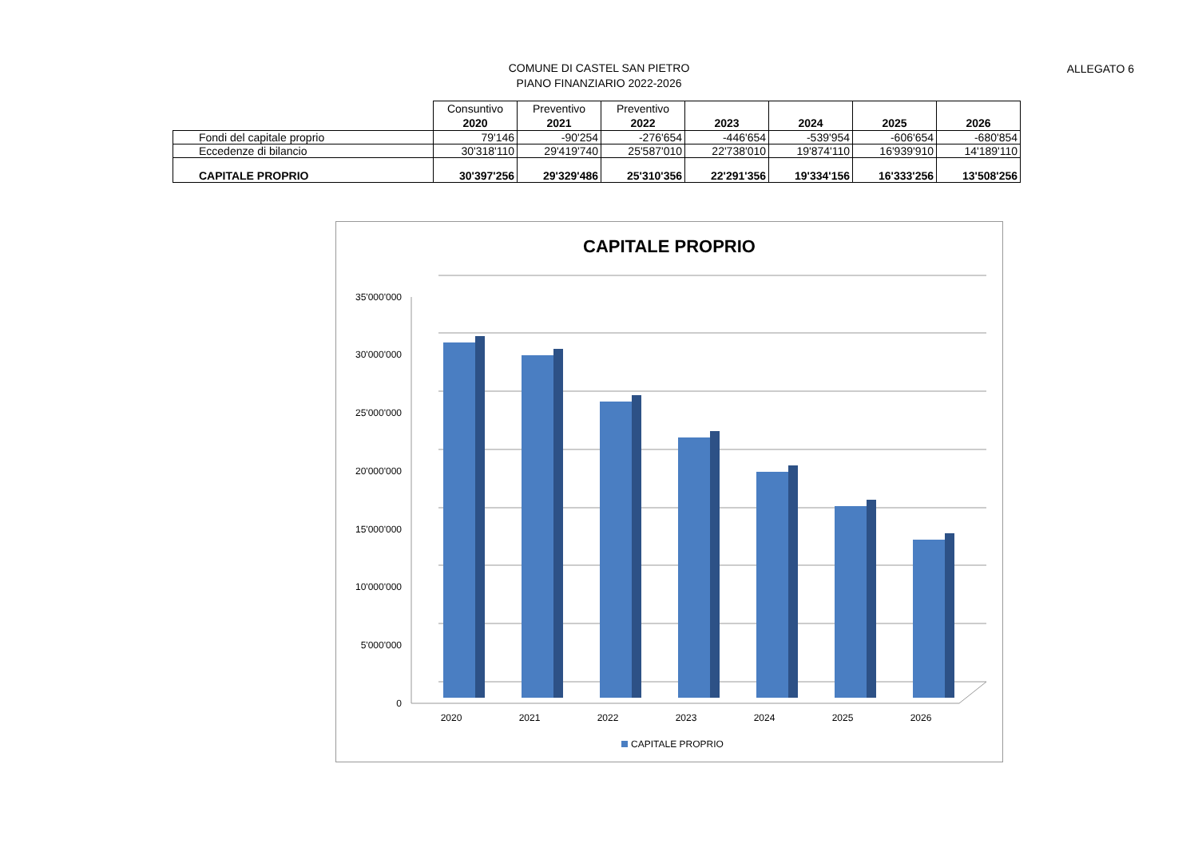COMUNE DI CASTEL SAN PIETRO
PIANO FINANZIARIO 2022-2026
ALLEGATO 6
| | Consuntivo 2020 | Preventivo 2021 | Preventivo 2022 | 2023 | 2024 | 2025 | 2026 |
| --- | --- | --- | --- | --- | --- | --- | --- |
| Fondi del capitale proprio | 79'146 | -90'254 | -276'654 | -446'654 | -539'954 | -606'654 | -680'854 |
| Eccedenze di bilancio | 30'318'110 | 29'419'740 | 25'587'010 | 22'738'010 | 19'874'110 | 16'939'910 | 14'189'110 |
| CAPITALE PROPRIO | 30'397'256 | 29'329'486 | 25'310'356 | 22'291'356 | 19'334'156 | 16'333'256 | 13'508'256 |
CAPITALE PROPRIO
35'000'000
30'000'000
25'000'000
20'000'000
15'000'000
10'000'000
5'000'000
0
2020
2021
2022
2023
2024
2025
2026
CAPITALE PROPRIO